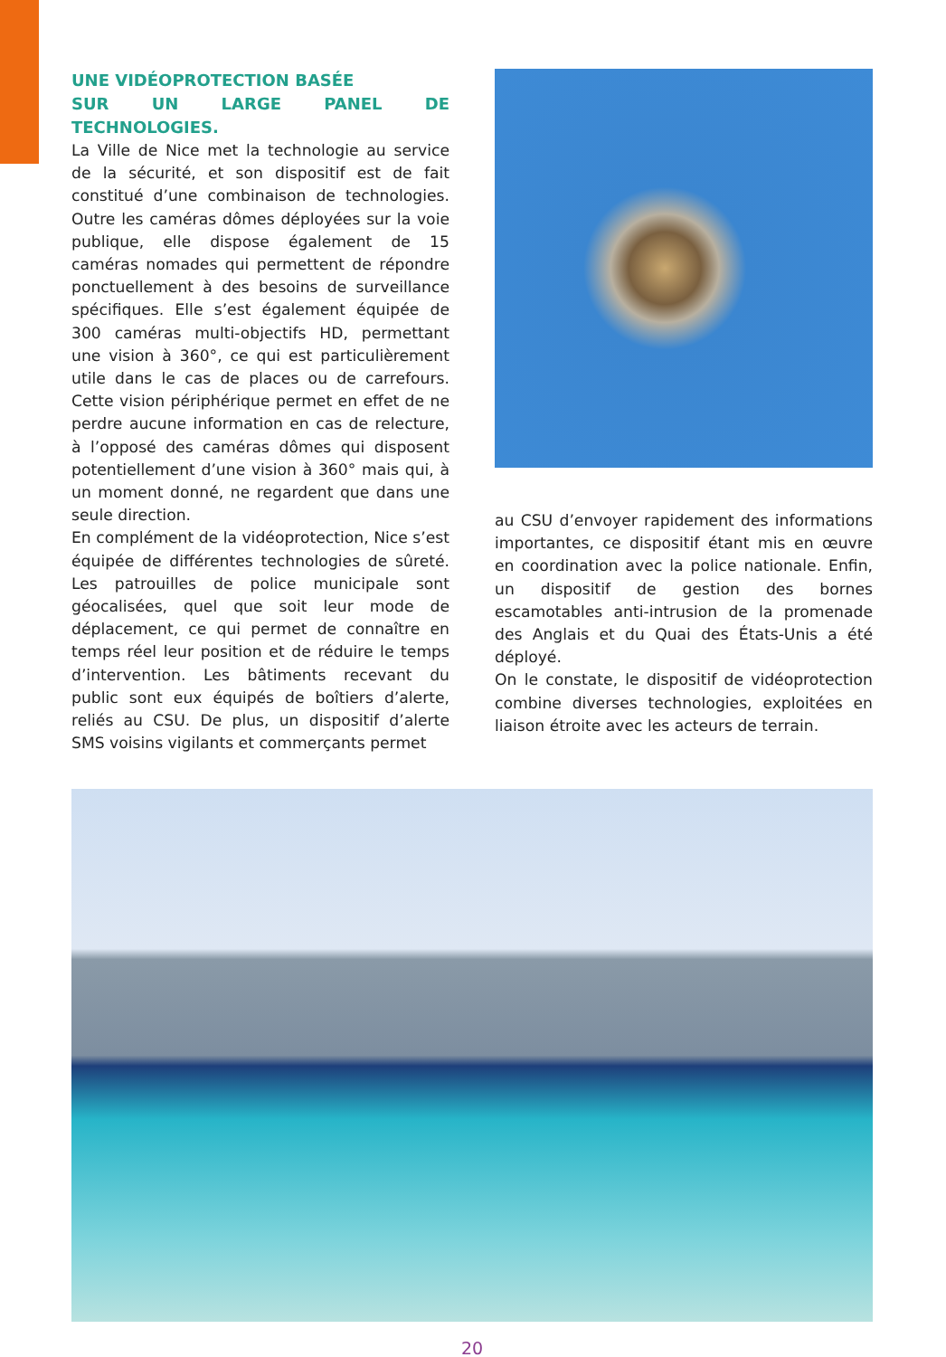UNE VIDÉOPROTECTION BASÉE
SUR UN LARGE PANEL DE TECHNOLOGIES.
La Ville de Nice met la technologie au service de la sécurité, et son dispositif est de fait constitué d’une combinaison de technologies. Outre les caméras dômes déployées sur la voie publique, elle dispose également de 15 caméras nomades qui permettent de répondre ponctuellement à des besoins de surveillance spécifiques. Elle s’est également équipée de 300 caméras multi-objectifs HD, permettant une vision à 360°, ce qui est particulièrement utile dans le cas de places ou de carrefours. Cette vision périphérique permet en effet de ne perdre aucune information en cas de relecture, à l’opposé des caméras dômes qui disposent potentiellement d’une vision à 360° mais qui, à un moment donné, ne regardent que dans une seule direction.
En complément de la vidéoprotection, Nice s’est équipée de différentes technologies de sûreté. Les patrouilles de police municipale sont géocalisées, quel que soit leur mode de déplacement, ce qui permet de connaître en temps réel leur position et de réduire le temps d’intervention. Les bâtiments recevant du public sont eux équipés de boîtiers d’alerte, reliés au CSU. De plus, un dispositif d’alerte SMS voisins vigilants et commerçants permet
au CSU d’envoyer rapidement des informations importantes, ce dispositif étant mis en œuvre en coordination avec la police nationale. Enfin, un dispositif de gestion des bornes escamotables anti-intrusion de la promenade des Anglais et du Quai des États-Unis a été déployé.
On le constate, le dispositif de vidéoprotection combine diverses technologies, exploitées en liaison étroite avec les acteurs de terrain.
20